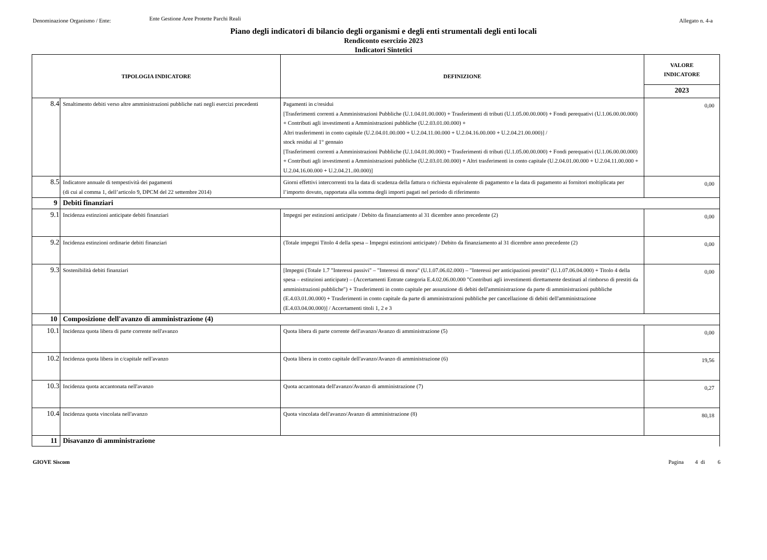Denominazione Organismo / Ente:
Ente Gestione Aree Protette Parchi Reali
Allegato n. 4-a
Piano degli indicatori di bilancio degli organismi e degli enti strumentali degli enti locali
Rendiconto esercizio 2023
Indicatori Sintetici
| TIPOLOGIA INDICATORE | | DEFINIZIONE | VALORE INDICATORE |
| --- | --- | --- | --- |
| | | | 2023 |
| 8.4 | Smaltimento debiti verso altre amministrazioni pubbliche nati negli esercizi precedenti | Pagamenti in c/residui [Trasferimenti correnti a Amministrazioni Pubbliche (U.1.04.01.00.000) + Trasferimenti di tributi (U.1.05.00.00.000) + Fondi perequativi (U.1.06.00.00.000) + Contributi agli investimenti a Amministrazioni pubbliche (U.2.03.01.00.000) + Altri trasferimenti in conto capitale (U.2.04.01.00.000 + U.2.04.11.00.000 + U.2.04.16.00.000 + U.2.04.21.00.000)] / stock residui al 1° gennaio [Trasferimenti correnti a Amministrazioni Pubbliche (U.1.04.01.00.000) + Trasferimenti di tributi (U.1.05.00.00.000) + Fondi perequativi (U.1.06.00.00.000) + Contributi agli investimenti a Amministrazioni pubbliche (U.2.03.01.00.000) + Altri trasferimenti in conto capitale (U.2.04.01.00.000 + U.2.04.11.00.000 + U.2.04.16.00.000 + U.2.04.21..00.000)] | 0,00 |
| 8.5 | Indicatore annuale di tempestività dei pagamenti (di cui al comma 1, dell’articolo 9, DPCM del 22 settembre 2014) | Giorni effettivi intercorrenti tra la data di scadenza della fattura o richiesta equivalente di pagamento e la data di pagamento ai fornitori moltiplicata per l’importo dovuto, rapportata alla somma degli importi pagati nel periodo di riferimento | 0,00 |
| 9 | Debiti finanziari | | |
| 9.1 | Incidenza estinzioni anticipate debiti finanziari | Impegni per estinzioni anticipate / Debito da finanziamento al 31 dicembre anno precedente (2) | 0,00 |
| 9.2 | Incidenza estinzioni ordinarie debiti finanziari | (Totale impegni Titolo 4 della spesa – Impegni estinzioni anticipate) / Debito da finanziamento al 31 dicembre anno precedente (2) | 0,00 |
| 9.3 | Sostenibilità debiti finanziari | [Impegni (Totale 1.7 "Interessi passivi" – "Interessi di mora" (U.1.07.06.02.000) – "Interessi per anticipazioni prestiti" (U.1.07.06.04.000) + Titolo 4 della spesa – estinzioni anticipate) – (Accertamenti Entrate categoria E.4.02.06.00.000 "Contributi agli investimenti direttamente destinati al rimborso di prestiti da amministrazioni pubbliche") + Trasferimenti in conto capitale per assunzione di debiti dell'amministrazione da parte di amministrazioni pubbliche (E.4.03.01.00.000) + Trasferimenti in conto capitale da parte di amministrazioni pubbliche per cancellazione di debiti dell'amministrazione (E.4.03.04.00.000)] / Accertamenti titoli 1, 2 e 3 | 0,00 |
| 10 | Composizione dell'avanzo di amministrazione (4) | | |
| 10.1 | Incidenza quota libera di parte corrente nell'avanzo | Quota libera di parte corrente dell'avanzo/Avanzo di amministrazione (5) | 0,00 |
| 10.2 | Incidenza quota libera in c/capitale nell'avanzo | Quota libera in conto capitale dell'avanzo/Avanzo di amministrazione (6) | 19,56 |
| 10.3 | Incidenza quota accantonata nell'avanzo | Quota accantonata dell'avanzo/Avanzo di amministrazione (7) | 0,27 |
| 10.4 | Incidenza quota vincolata nell'avanzo | Quota vincolata dell'avanzo/Avanzo di amministrazione (8) | 80,18 |
| 11 | Disavanzo di amministrazione | | |
GIOVE Siscom Pagina 4 di 6